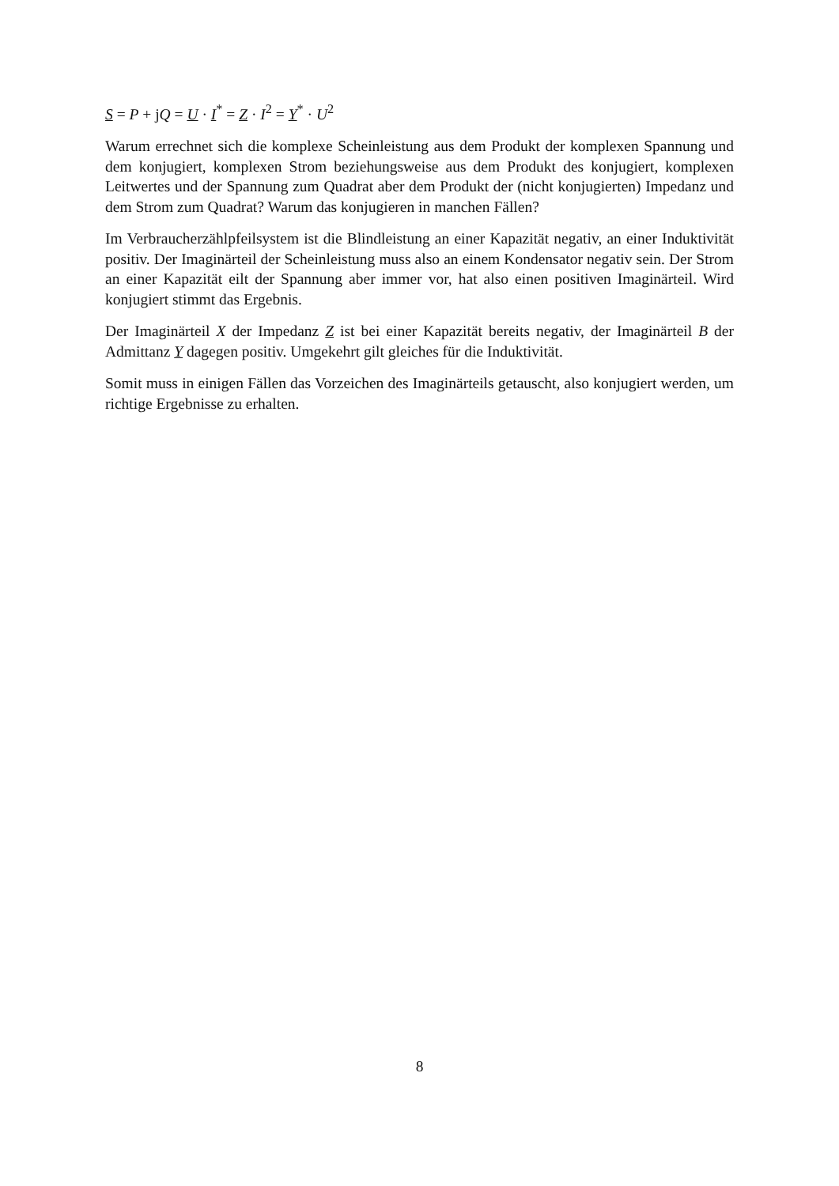S = P + jQ = U · I<sup>*</sup> = Z · I<sup>2</sup> = Y<sup>*</sup> · U<sup>2</sup>
Warum errechnet sich die komplexe Scheinleistung aus dem Produkt der komplexen Spannung und dem konjugiert, komplexen Strom beziehungsweise aus dem Produkt des konjugiert, komplexen Leitwertes und der Spannung zum Quadrat aber dem Produkt der (nicht konjugierten) Impedanz und dem Strom zum Quadrat? Warum das konjugieren in manchen Fällen?
Im Verbraucherzählpfeilsystem ist die Blindleistung an einer Kapazität negativ, an einer Induktivität positiv. Der Imaginärteil der Scheinleistung muss also an einem Kondensator negativ sein. Der Strom an einer Kapazität eilt der Spannung aber immer vor, hat also einen positiven Imaginärteil. Wird konjugiert stimmt das Ergebnis.
Der Imaginärteil X der Impedanz Z ist bei einer Kapazität bereits negativ, der Imaginärteil B der Admittanz Y dagegen positiv. Umgekehrt gilt gleiches für die Induktivität.
Somit muss in einigen Fällen das Vorzeichen des Imaginärteils getauscht, also konjugiert werden, um richtige Ergebnisse zu erhalten.
8